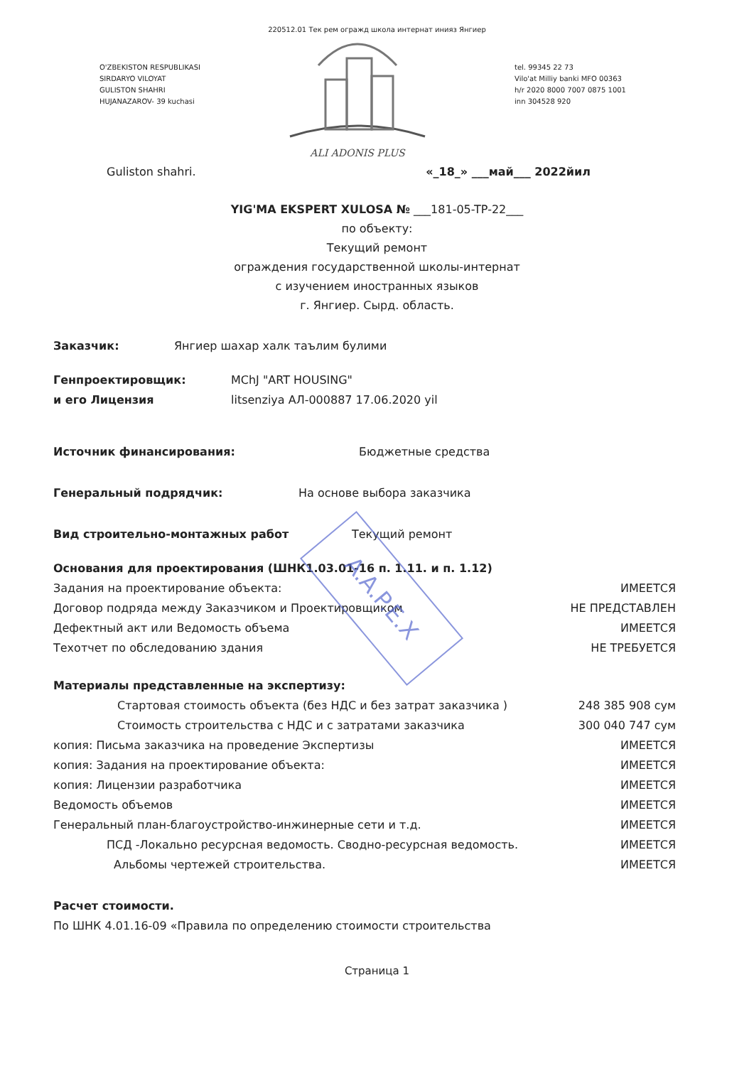220512.01 Тек рем огражд школа интернат инияз Янгиер
O'ZBEKISTON RESPUBLIKASI
SIRDARYO VILOYAT
GULISTON SHAHRI
HUJANAZAROV- 39 kuchasi
ALI ADONIS PLUS
tel. 99345 22 73
Vilo'at Milliy banki MFO 00363
h/r 2020 8000 7007 0875 1001
inn 304528 920
Guliston shahri. «_18_» ___май___ 2022йил
YIG'MA EKSPERT XULOSA № ___181-05-TP-22___
по объекту:
Текущий ремонт
ограждения государственной школы-интернат
с изучением иностранных языков
г. Янгиер. Сырд. область.
Заказчик: Янгиер шахар халк таълим булими
Генпроектировщик:
и его Лицензия MChJ "ART HOUSING"
litsenziya АЛ-000887 17.06.2020 yil
Источник финансирования: Бюджетные средства
Генеральный подрядчик: На основе выбора заказчика
Вид строительно-монтажных работ Текущий ремонт
Основания для проектирования (ШНК1.03.01-16 п. 1.11. и п. 1.12)
Задания на проектирование объекта: ИМЕЕТСЯ
Договор подряда между Заказчиком и Проектировщиком НЕ ПРЕДСТАВЛЕН
Дефектный акт или Ведомость объема ИМЕЕТСЯ
Техотчет по обследованию здания НЕ ТРЕБУЕТСЯ
Материалы представленные на экспертизу:
Стартовая стоимость объекта (без НДС и без затрат заказчика ) 248 385 908 сум
Стоимость строительства с НДС и с затратами заказчика 300 040 747 сум
копия: Письма заказчика на проведение Экспертизы ИМЕЕТСЯ
копия: Задания на проектирование объекта: ИМЕЕТСЯ
копия: Лицензии разработчика ИМЕЕТСЯ
Ведомость объемов ИМЕЕТСЯ
Генеральный план-благоустройство-инжинерные сети и т.д. ИМЕЕТСЯ
ПСД -Локально ресурсная ведомость. Сводно-ресурсная ведомость. ИМЕЕТСЯ
Альбомы чертежей строительства. ИМЕЕТСЯ
Расчет стоимости.
По ШНК 4.01.16-09 «Правила по определению стоимости строительства
Страница 1
A.A.P.E.X